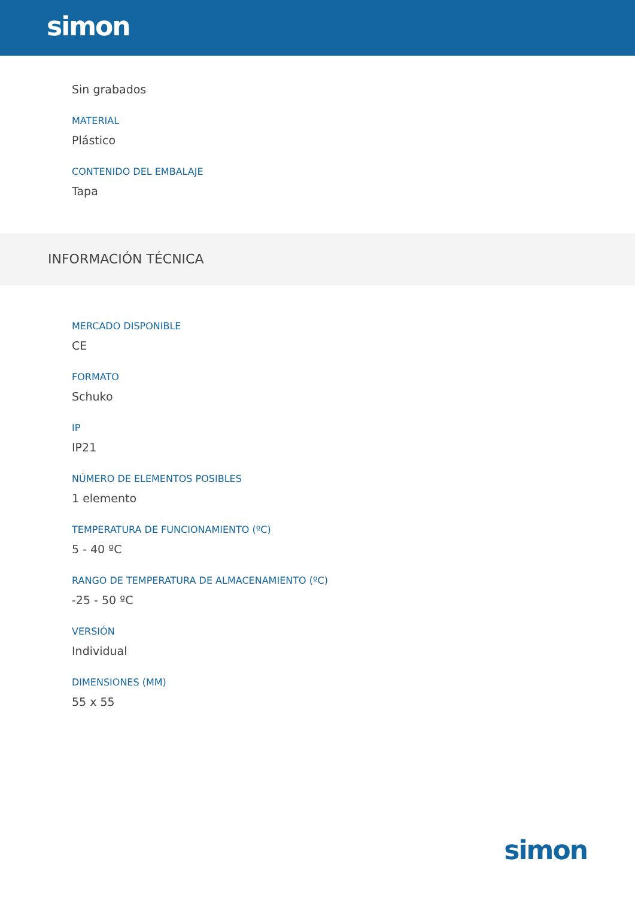simon
Sin grabados
MATERIAL
Plástico
CONTENIDO DEL EMBALAJE
Tapa
INFORMACIÓN TÉCNICA
MERCADO DISPONIBLE
CE
FORMATO
Schuko
IP
IP21
NÚMERO DE ELEMENTOS POSIBLES
1 elemento
TEMPERATURA DE FUNCIONAMIENTO (ºC)
5 - 40 ºC
RANGO DE TEMPERATURA DE ALMACENAMIENTO (ºC)
-25 - 50 ºC
VERSIÓN
Individual
DIMENSIONES (MM)
55 x 55
simon